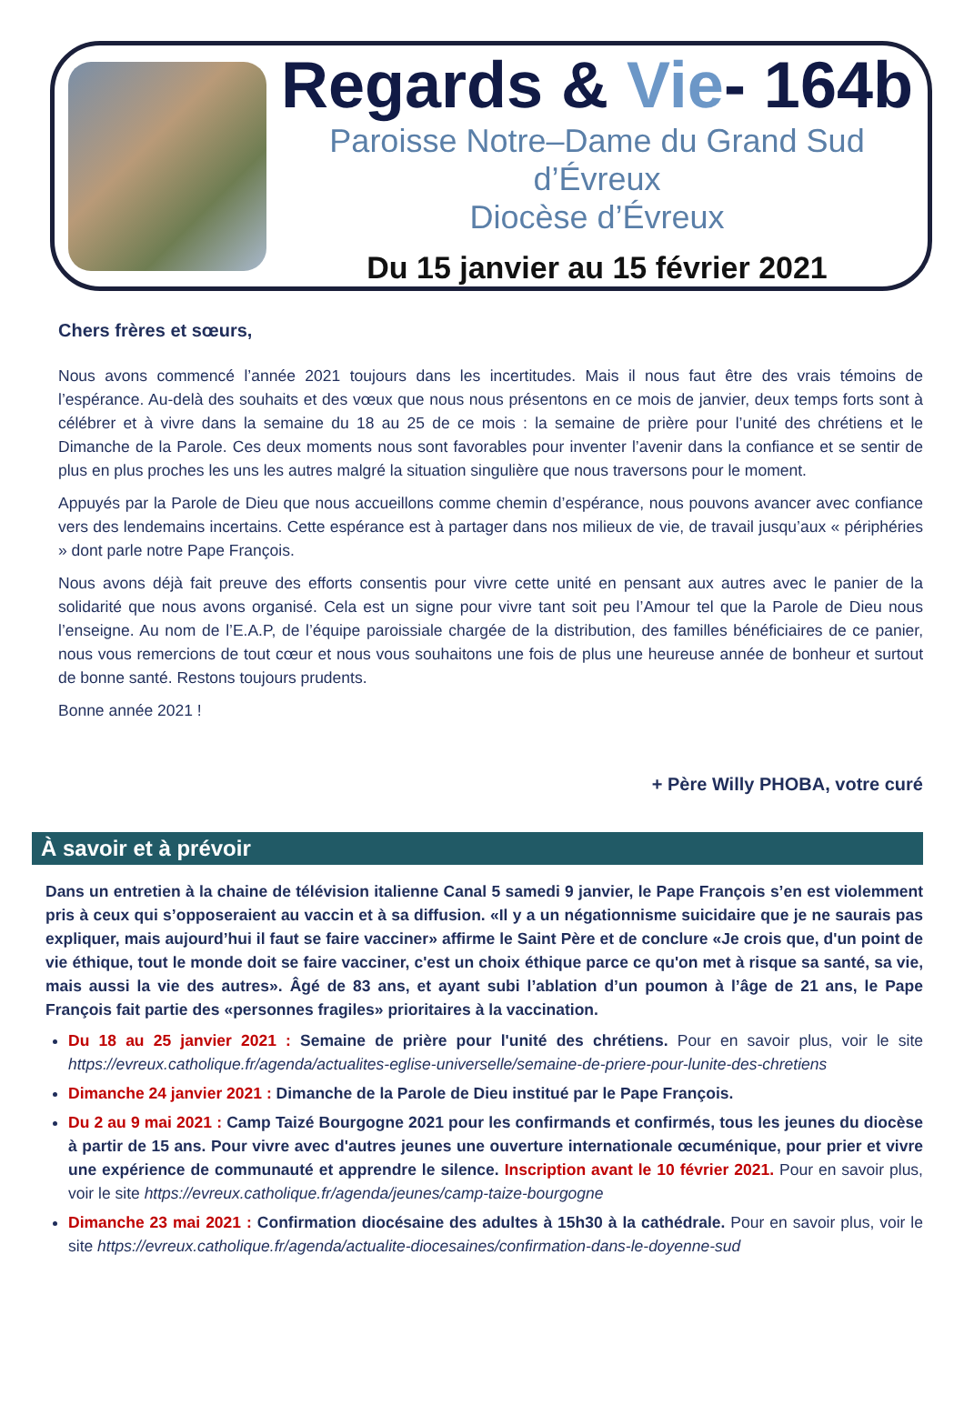Regards & Vie- 164b
Paroisse Notre–Dame du Grand Sud d’Évreux
Diocèse d’Évreux
Du 15 janvier au 15 février 2021
Chers frères et sœurs,
Nous avons commencé l’année 2021 toujours dans les incertitudes. Mais il nous faut être des vrais témoins de l’espérance. Au-delà des souhaits et des vœux que nous nous présentons en ce mois de janvier, deux temps forts sont à célébrer et à vivre dans la semaine du 18 au 25 de ce mois : la semaine de prière pour l’unité des chrétiens et le Dimanche de la Parole. Ces deux moments nous sont favorables pour inventer l’avenir dans la confiance et se sentir de plus en plus proches les uns les autres malgré la situation singulière que nous traversons pour le moment.
Appuyés par la Parole de Dieu que nous accueillons comme chemin d’espérance, nous pouvons avancer avec confiance vers des lendemains incertains. Cette espérance est à partager dans nos milieux de vie, de travail jusqu’aux « périphéries » dont parle notre Pape François.
Nous avons déjà fait preuve des efforts consentis pour vivre cette unité en pensant aux autres avec le panier de la solidarité que nous avons organisé. Cela est un signe pour vivre tant soit peu l’Amour tel que la Parole de Dieu nous l’enseigne. Au nom de l’E.A.P, de l’équipe paroissiale chargée de la distribution, des familles bénéficiaires de ce panier, nous vous remercions de tout cœur et nous vous souhaitons une fois de plus une heureuse année de bonheur et surtout de bonne santé. Restons toujours prudents.
Bonne année 2021 !
+ Père Willy PHOBA, votre curé
À savoir et à prévoir
Dans un entretien à la chaine de télévision italienne Canal 5 samedi 9 janvier, le Pape François s’en est violemment pris à ceux qui s’opposeraient au vaccin et à sa diffusion. «Il y a un négationnisme suicidaire que je ne saurais pas expliquer, mais aujourd’hui il faut se faire vacciner» affirme le Saint Père et de conclure «Je crois que, d'un point de vie éthique, tout le monde doit se faire vacciner, c'est un choix éthique parce ce qu'on met à risque sa santé, sa vie, mais aussi la vie des autres». Âgé de 83 ans, et ayant subi l’ablation d’un poumon à l’âge de 21 ans, le Pape François fait partie des «personnes fragiles» prioritaires à la vaccination.
Du 18 au 25 janvier 2021 : Semaine de prière pour l'unité des chrétiens. Pour en savoir plus, voir le site https://evreux.catholique.fr/agenda/actualites-eglise-universelle/semaine-de-priere-pour-lunite-des-chretiens
Dimanche 24 janvier 2021 : Dimanche de la Parole de Dieu institué par le Pape François.
Du 2 au 9 mai 2021 : Camp Taizé Bourgogne 2021 pour les confirmands et confirmés, tous les jeunes du diocèse à partir de 15 ans. Pour vivre avec d'autres jeunes une ouverture internationale œcuménique, pour prier et vivre une expérience de communauté et apprendre le silence. Inscription avant le 10 février 2021. Pour en savoir plus, voir le site https://evreux.catholique.fr/agenda/jeunes/camp-taize-bourgogne
Dimanche 23 mai 2021 : Confirmation diocésaine des adultes à 15h30 à la cathédrale. Pour en savoir plus, voir le site https://evreux.catholique.fr/agenda/actualite-diocesaines/confirmation-dans-le-doyenne-sud